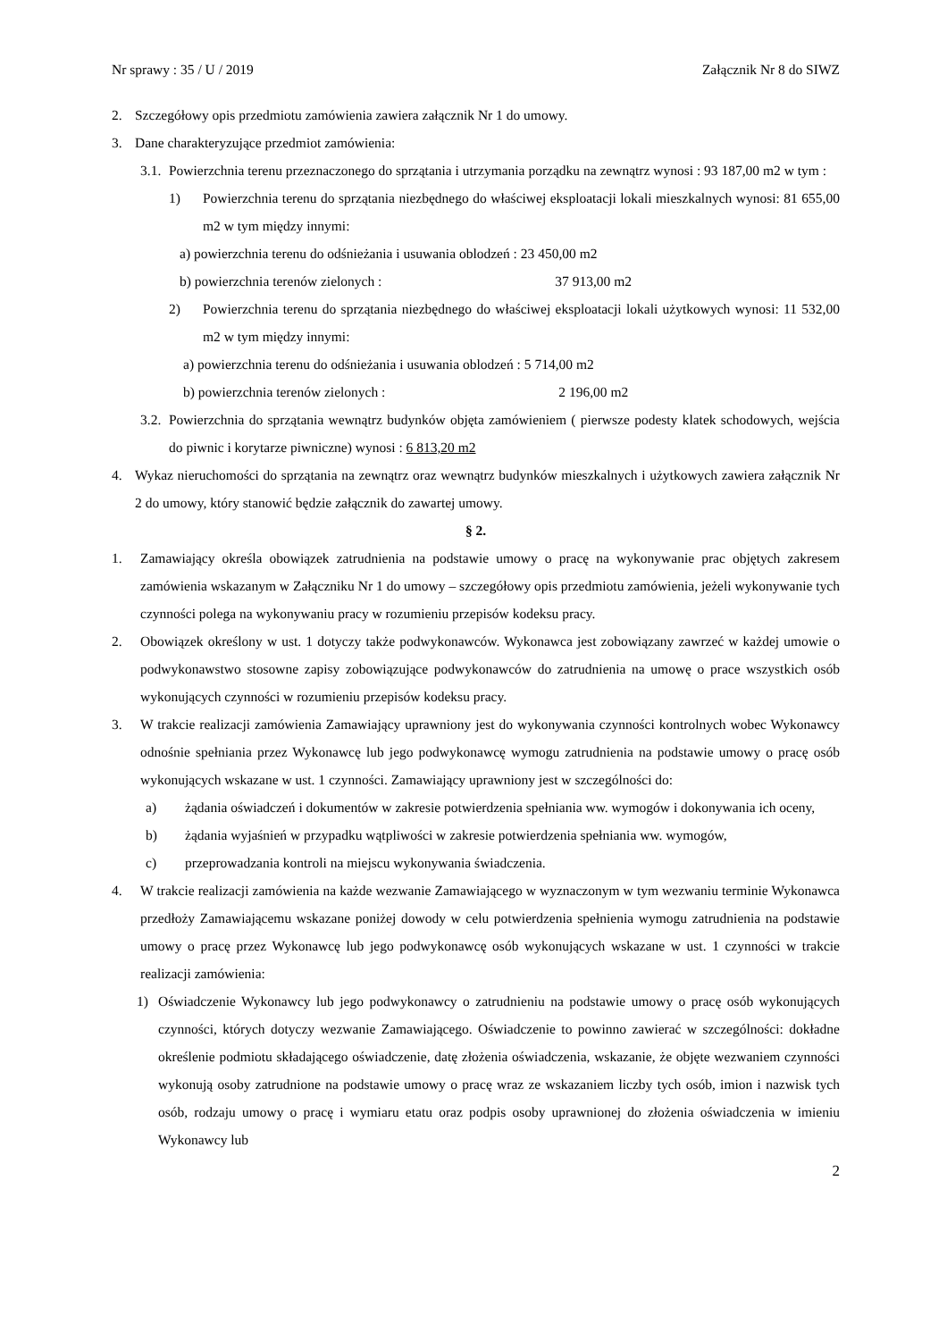Nr sprawy : 35 / U / 2019 Załącznik Nr 8 do SIWZ
2. Szczegółowy opis przedmiotu zamówienia zawiera załącznik Nr 1 do umowy.
3. Dane charakteryzujące przedmiot zamówienia:
3.1. Powierzchnia terenu przeznaczonego do sprzątania i utrzymania porządku na zewnątrz wynosi : 93 187,00 m2 w tym :
1) Powierzchnia terenu do sprzątania niezbędnego do właściwej eksploatacji lokali mieszkalnych wynosi: 81 655,00 m2 w tym między innymi:
a) powierzchnia terenu do odśnieżania i usuwania oblodzeń : 23 450,00 m2
b) powierzchnia terenów zielonych : 37 913,00 m2
2) Powierzchnia terenu do sprzątania niezbędnego do właściwej eksploatacji lokali użytkowych wynosi: 11 532,00 m2 w tym między innymi:
a) powierzchnia terenu do odśnieżania i usuwania oblodzeń : 5 714,00 m2
b) powierzchnia terenów zielonych : 2 196,00 m2
3.2. Powierzchnia do sprzątania wewnątrz budynków objęta zamówieniem ( pierwsze podesty klatek schodowych, wejścia do piwnic i korytarze piwniczne) wynosi : 6 813,20 m2
4. Wykaz nieruchomości do sprzątania na zewnątrz oraz wewnątrz budynków mieszkalnych i użytkowych zawiera załącznik Nr 2 do umowy, który stanowić będzie załącznik do zawartej umowy.
§ 2.
1. Zamawiający określa obowiązek zatrudnienia na podstawie umowy o pracę na wykonywanie prac objętych zakresem zamówienia wskazanym w Załączniku Nr 1 do umowy – szczegółowy opis przedmiotu zamówienia, jeżeli wykonywanie tych czynności polega na wykonywaniu pracy w rozumieniu przepisów kodeksu pracy.
2. Obowiązek określony w ust. 1 dotyczy także podwykonawców. Wykonawca jest zobowiązany zawrzeć w każdej umowie o podwykonawstwo stosowne zapisy zobowiązujące podwykonawców do zatrudnienia na umowę o prace wszystkich osób wykonujących czynności w rozumieniu przepisów kodeksu pracy.
3. W trakcie realizacji zamówienia Zamawiający uprawniony jest do wykonywania czynności kontrolnych wobec Wykonawcy odnośnie spełniania przez Wykonawcę lub jego podwykonawcę wymogu zatrudnienia na podstawie umowy o pracę osób wykonujących wskazane w ust. 1 czynności. Zamawiający uprawniony jest w szczególności do:
a) żądania oświadczeń i dokumentów w zakresie potwierdzenia spełniania ww. wymogów i dokonywania ich oceny,
b) żądania wyjaśnień w przypadku wątpliwości w zakresie potwierdzenia spełniania ww. wymogów,
c) przeprowadzania kontroli na miejscu wykonywania świadczenia.
4. W trakcie realizacji zamówienia na każde wezwanie Zamawiającego w wyznaczonym w tym wezwaniu terminie Wykonawca przedłoży Zamawiającemu wskazane poniżej dowody w celu potwierdzenia spełnienia wymogu zatrudnienia na podstawie umowy o pracę przez Wykonawcę lub jego podwykonawcę osób wykonujących wskazane w ust. 1 czynności w trakcie realizacji zamówienia:
1) Oświadczenie Wykonawcy lub jego podwykonawcy o zatrudnieniu na podstawie umowy o pracę osób wykonujących czynności, których dotyczy wezwanie Zamawiającego. Oświadczenie to powinno zawierać w szczególności: dokładne określenie podmiotu składającego oświadczenie, datę złożenia oświadczenia, wskazanie, że objęte wezwaniem czynności wykonują osoby zatrudnione na podstawie umowy o pracę wraz ze wskazaniem liczby tych osób, imion i nazwisk tych osób, rodzaju umowy o pracę i wymiaru etatu oraz podpis osoby uprawnionej do złożenia oświadczenia w imieniu Wykonawcy lub
2